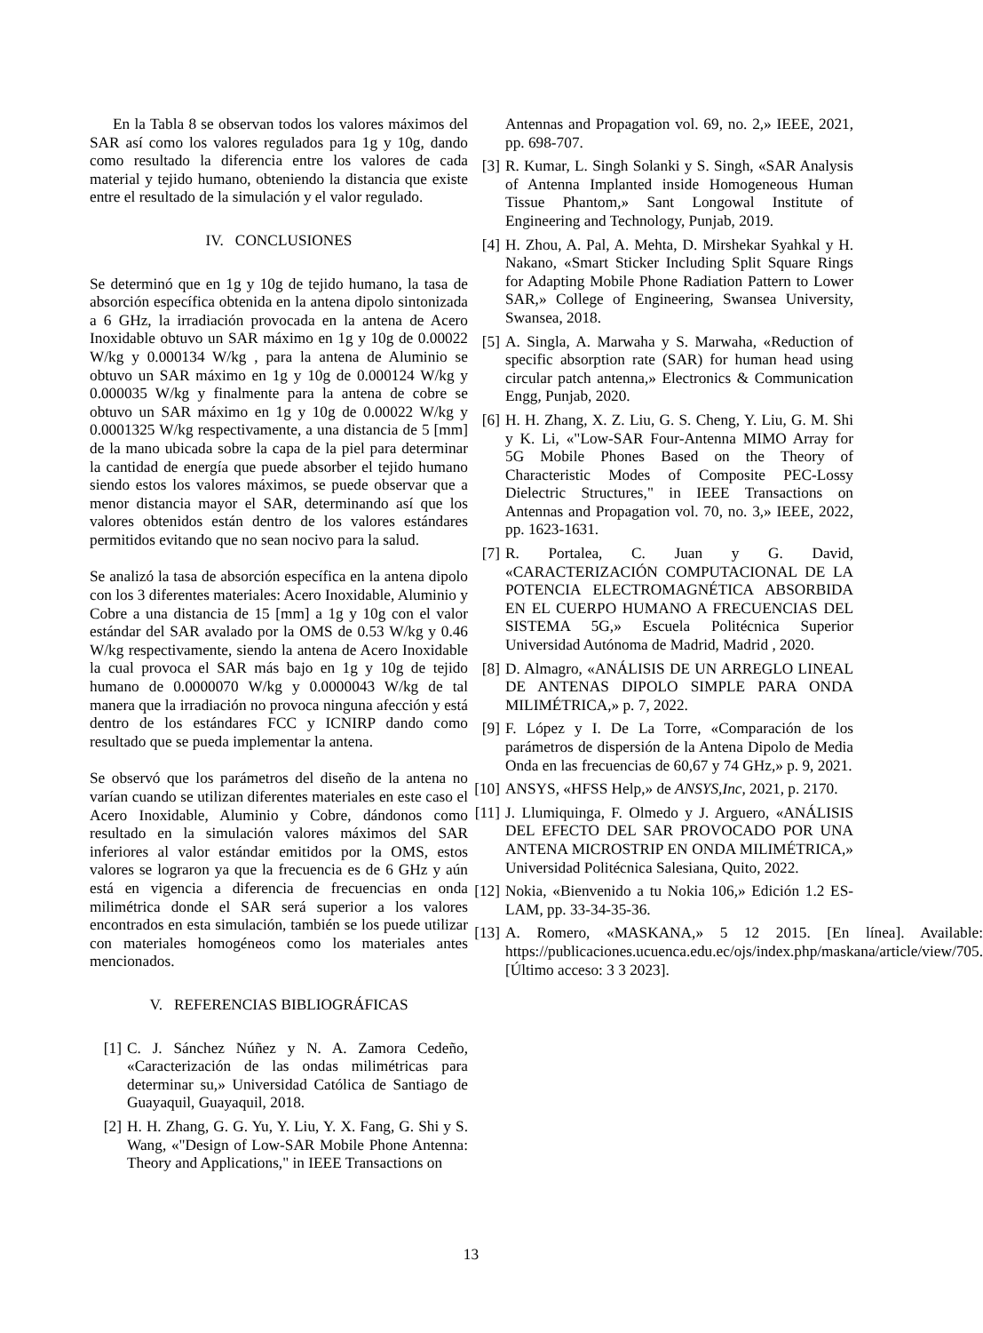En la Tabla 8 se observan todos los valores máximos del SAR así como los valores regulados para 1g y 10g, dando como resultado la diferencia entre los valores de cada material y tejido humano, obteniendo la distancia que existe entre el resultado de la simulación y el valor regulado.
IV. CONCLUSIONES
Se determinó que en 1g y 10g de tejido humano, la tasa de absorción específica obtenida en la antena dipolo sintonizada a 6 GHz, la irradiación provocada en la antena de Acero Inoxidable obtuvo un SAR máximo en 1g y 10g de 0.00022 W/kg y 0.000134 W/kg , para la antena de Aluminio se obtuvo un SAR máximo en 1g y 10g de 0.000124 W/kg y 0.000035 W/kg y finalmente para la antena de cobre se obtuvo un SAR máximo en 1g y 10g de 0.00022 W/kg y 0.0001325 W/kg respectivamente, a una distancia de 5 [mm] de la mano ubicada sobre la capa de la piel para determinar la cantidad de energía que puede absorber el tejido humano siendo estos los valores máximos, se puede observar que a menor distancia mayor el SAR, determinando así que los valores obtenidos están dentro de los valores estándares permitidos evitando que no sean nocivo para la salud.
Se analizó la tasa de absorción específica en la antena dipolo con los 3 diferentes materiales: Acero Inoxidable, Aluminio y Cobre a una distancia de 15 [mm] a 1g y 10g con el valor estándar del SAR avalado por la OMS de 0.53 W/kg y 0.46 W/kg respectivamente, siendo la antena de Acero Inoxidable la cual provoca el SAR más bajo en 1g y 10g de tejido humano de 0.0000070 W/kg y 0.0000043 W/kg de tal manera que la irradiación no provoca ninguna afección y está dentro de los estándares FCC y ICNIRP dando como resultado que se pueda implementar la antena.
Se observó que los parámetros del diseño de la antena no varían cuando se utilizan diferentes materiales en este caso el Acero Inoxidable, Aluminio y Cobre, dándonos como resultado en la simulación valores máximos del SAR inferiores al valor estándar emitidos por la OMS, estos valores se lograron ya que la frecuencia es de 6 GHz y aún está en vigencia a diferencia de frecuencias en onda milimétrica donde el SAR será superior a los valores encontrados en esta simulación, también se los puede utilizar con materiales homogéneos como los materiales antes mencionados.
V. REFERENCIAS BIBLIOGRÁFICAS
[1] C. J. Sánchez Núñez y N. A. Zamora Cedeño, «Caracterización de las ondas milimétricas para determinar su,» Universidad Católica de Santiago de Guayaquil, Guayaquil, 2018.
[2] H. H. Zhang, G. G. Yu, Y. Liu, Y. X. Fang, G. Shi y S. Wang, «"Design of Low-SAR Mobile Phone Antenna: Theory and Applications," in IEEE Transactions on
Antennas and Propagation vol. 69, no. 2,» IEEE, 2021, pp. 698-707.
[3] R. Kumar, L. Singh Solanki y S. Singh, «SAR Analysis of Antenna Implanted inside Homogeneous Human Tissue Phantom,» Sant Longowal Institute of Engineering and Technology, Punjab, 2019.
[4] H. Zhou, A. Pal, A. Mehta, D. Mirshekar Syahkal y H. Nakano, «Smart Sticker Including Split Square Rings for Adapting Mobile Phone Radiation Pattern to Lower SAR,» College of Engineering, Swansea University, Swansea, 2018.
[5] A. Singla, A. Marwaha y S. Marwaha, «Reduction of specific absorption rate (SAR) for human head using circular patch antenna,» Electronics & Communication Engg, Punjab, 2020.
[6] H. H. Zhang, X. Z. Liu, G. S. Cheng, Y. Liu, G. M. Shi y K. Li, «"Low-SAR Four-Antenna MIMO Array for 5G Mobile Phones Based on the Theory of Characteristic Modes of Composite PEC-Lossy Dielectric Structures," in IEEE Transactions on Antennas and Propagation vol. 70, no. 3,» IEEE, 2022, pp. 1623-1631.
[7] R. Portalea, C. Juan y G. David, «CARACTERIZACIÓN COMPUTACIONAL DE LA POTENCIA ELECTROMAGNÉTICA ABSORBIDA EN EL CUERPO HUMANO A FRECUENCIAS DEL SISTEMA 5G,» Escuela Politécnica Superior Universidad Autónoma de Madrid, Madrid , 2020.
[8] D. Almagro, «ANÁLISIS DE UN ARREGLO LINEAL DE ANTENAS DIPOLO SIMPLE PARA ONDA MILIMÉTRICA,» p. 7, 2022.
[9] F. López y I. De La Torre, «Comparación de los parámetros de dispersión de la Antena Dipolo de Media Onda en las frecuencias de 60,67 y 74 GHz,» p. 9, 2021.
[10] ANSYS, «HFSS Help,» de ANSYS,Inc, 2021, p. 2170.
[11] J. Llumiquinga, F. Olmedo y J. Arguero, «ANÁLISIS DEL EFECTO DEL SAR PROVOCADO POR UNA ANTENA MICROSTRIP EN ONDA MILIMÉTRICA,» Universidad Politécnica Salesiana, Quito, 2022.
[12] Nokia, «Bienvenido a tu Nokia 106,» Edición 1.2 ES-LAM, pp. 33-34-35-36.
[13] A. Romero, «MASKANA,» 5 12 2015. [En línea]. Available: https://publicaciones.ucuenca.edu.ec/ojs/index.php/maskana/article/view/705. [Último acceso: 3 3 2023].
13